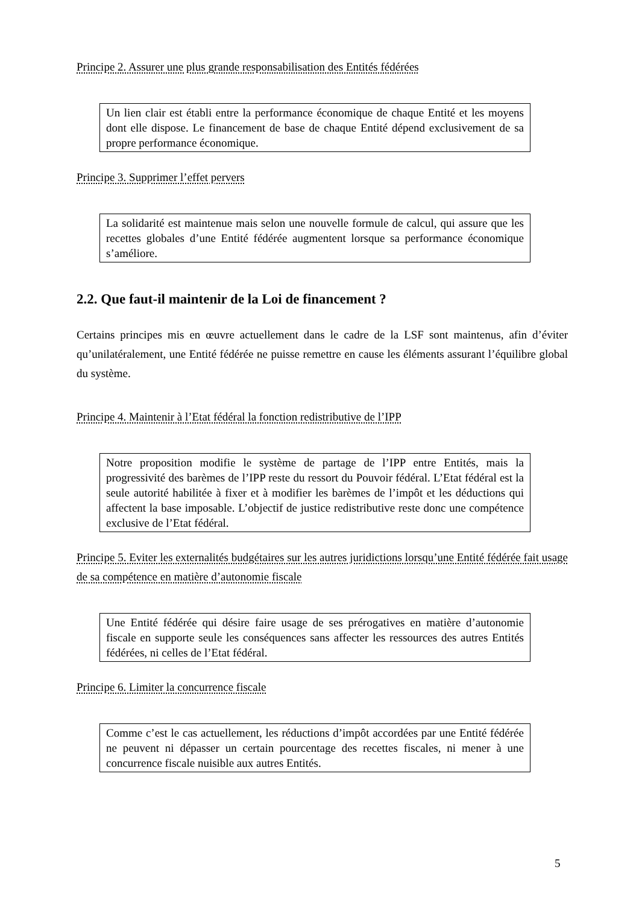Principe 2. Assurer une plus grande responsabilisation des Entités fédérées
Un lien clair est établi entre la performance économique de chaque Entité et les moyens dont elle dispose. Le financement de base de chaque Entité dépend exclusivement de sa propre performance économique.
Principe 3. Supprimer l’effet pervers
La solidarité est maintenue mais selon une nouvelle formule de calcul, qui assure que les recettes globales d’une Entité fédérée augmentent lorsque sa performance économique s’améliore.
2.2. Que faut-il maintenir de la Loi de financement ?
Certains principes mis en œuvre actuellement dans le cadre de la LSF sont maintenus, afin d’éviter qu’unilatéralement, une Entité fédérée ne puisse remettre en cause les éléments assurant l’équilibre global du système.
Principe 4. Maintenir à l’Etat fédéral la fonction redistributive de l’IPP
Notre proposition modifie le système de partage de l’IPP entre Entités, mais la progressivité des barèmes de l’IPP reste du ressort du Pouvoir fédéral. L’Etat fédéral est la seule autorité habilitée à fixer et à modifier les barèmes de l’impôt et les déductions qui affectent la base imposable. L’objectif de justice redistributive reste donc une compétence exclusive de l’Etat fédéral.
Principe 5. Eviter les externalités budgétaires sur les autres juridictions lorsqu’une Entité fédérée fait usage de sa compétence en matière d’autonomie fiscale
Une Entité fédérée qui désire faire usage de ses prérogatives en matière d’autonomie fiscale en supporte seule les conséquences sans affecter les ressources des autres Entités fédérées, ni celles de l’Etat fédéral.
Principe 6. Limiter la concurrence fiscale
Comme c’est le cas actuellement, les réductions d’impôt accordées par une Entité fédérée ne peuvent ni dépasser un certain pourcentage des recettes fiscales, ni mener à une concurrence fiscale nuisible aux autres Entités.
5